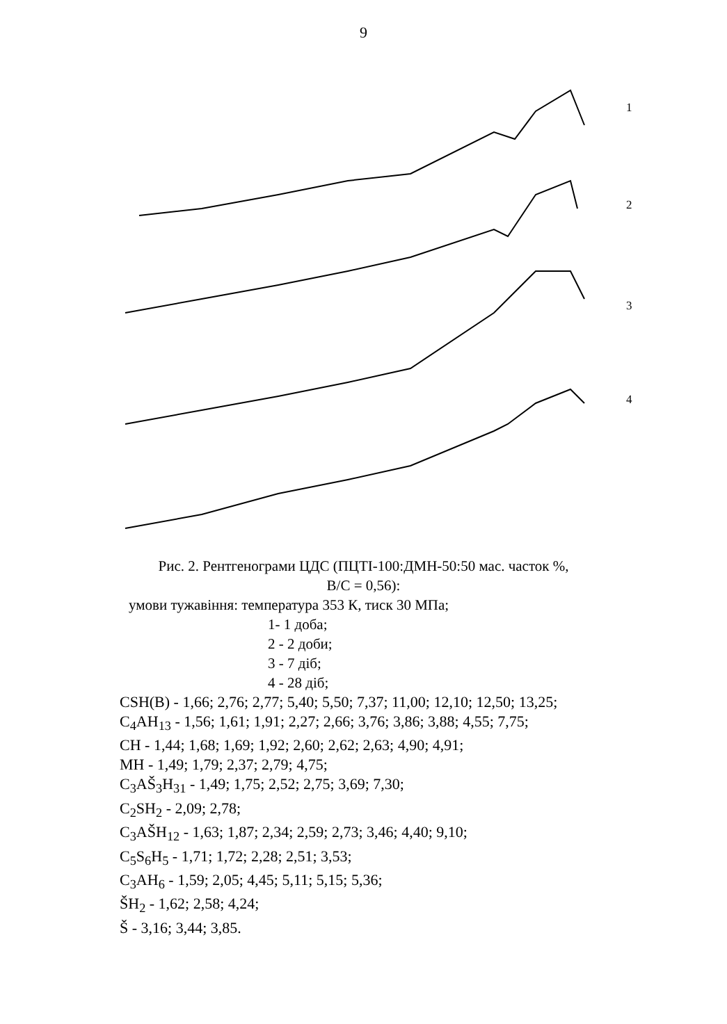9
1
2
3
4
Рис. 2. Рентгенограми ЦДС (ПЦТІ-100:ДМН-50:50 мас. часток %,
В/С = 0,56):
умови тужавіння: температура 353 К, тиск 30 МПа;
1- 1 доба;
2 - 2 доби;
3 - 7 діб;
4 - 28 діб;
CSH(B) - 1,66; 2,76; 2,77; 5,40; 5,50; 7,37; 11,00; 12,10; 12,50; 13,25;
C<sub>4</sub>AH<sub>13</sub> - 1,56; 1,61; 1,91; 2,27; 2,66; 3,76; 3,86; 3,88; 4,55; 7,75;
CH - 1,44; 1,68; 1,69; 1,92; 2,60; 2,62; 2,63; 4,90; 4,91;
MH - 1,49; 1,79; 2,37; 2,79; 4,75;
C<sub>3</sub>AŠ<sub>3</sub>H<sub>31</sub> - 1,49; 1,75; 2,52; 2,75; 3,69; 7,30;
C<sub>2</sub>SH<sub>2</sub> - 2,09; 2,78;
C<sub>3</sub>AŠH<sub>12</sub> - 1,63; 1,87; 2,34; 2,59; 2,73; 3,46; 4,40; 9,10;
C<sub>5</sub>S<sub>6</sub>H<sub>5</sub> - 1,71; 1,72; 2,28; 2,51; 3,53;
C<sub>3</sub>AH<sub>6</sub> - 1,59; 2,05; 4,45; 5,11; 5,15; 5,36;
ŠH<sub>2</sub> - 1,62; 2,58; 4,24;
Š - 3,16; 3,44; 3,85.